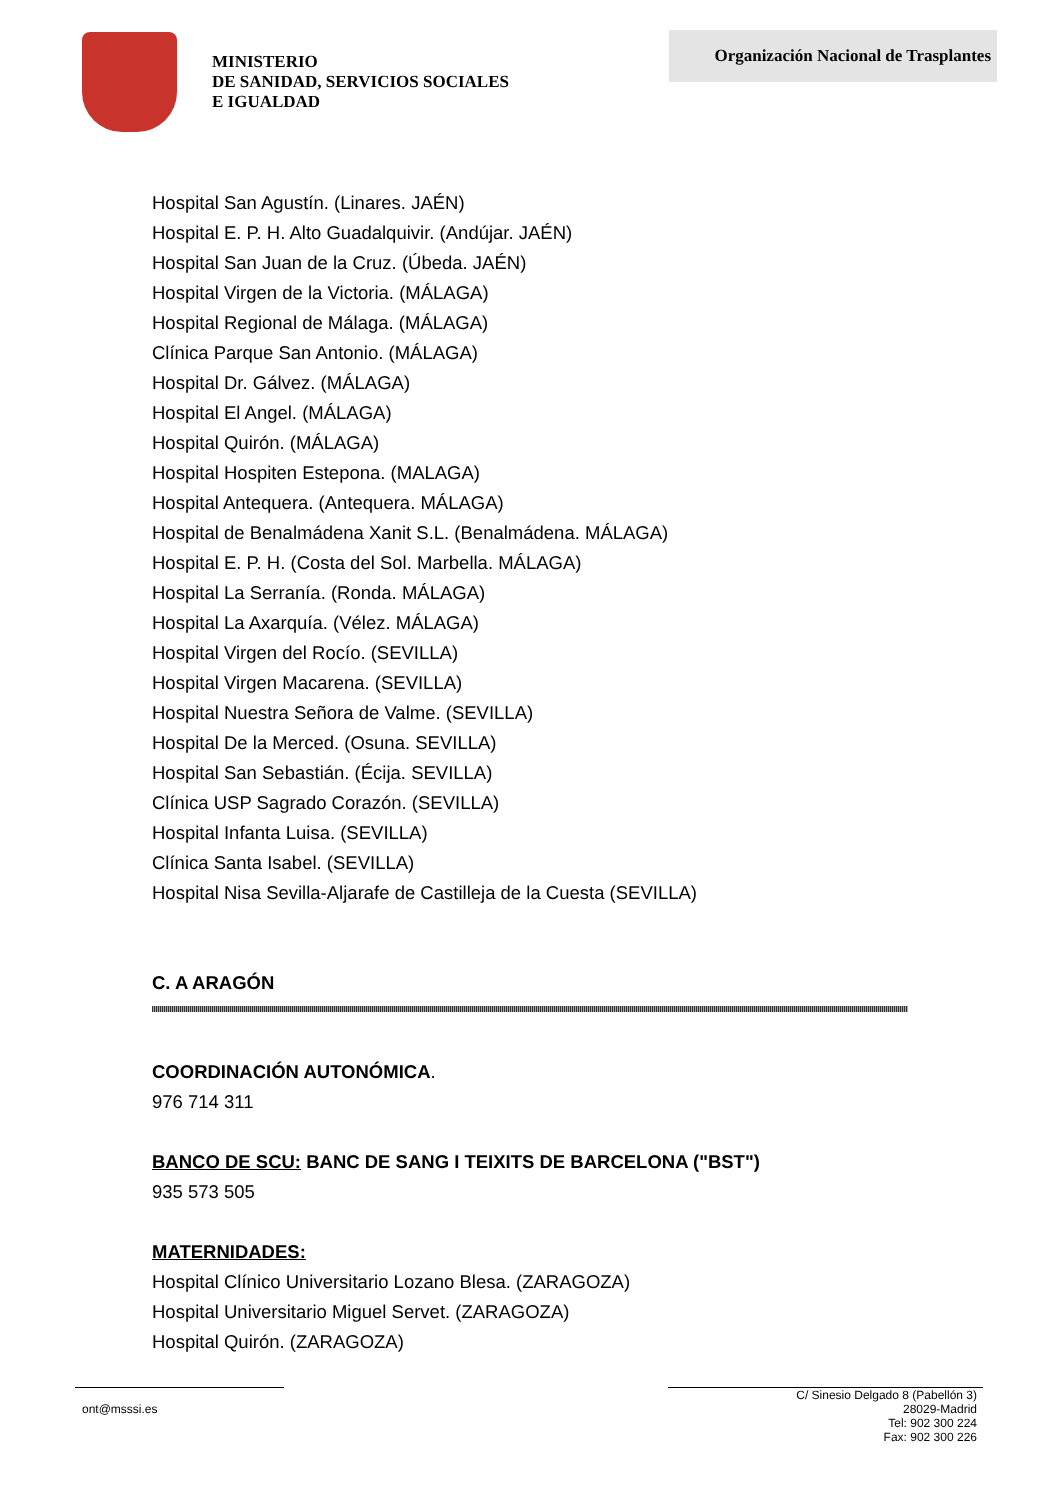MINISTERIO
DE SANIDAD, SERVICIOS SOCIALES
E IGUALDAD
Organización Nacional de Trasplantes
Hospital San Agustín. (Linares. JAÉN)
Hospital E. P. H. Alto Guadalquivir. (Andújar. JAÉN)
Hospital San Juan de la Cruz. (Úbeda. JAÉN)
Hospital Virgen de la Victoria. (MÁLAGA)
Hospital Regional de Málaga. (MÁLAGA)
Clínica Parque San Antonio. (MÁLAGA)
Hospital Dr. Gálvez. (MÁLAGA)
Hospital El Angel. (MÁLAGA)
Hospital Quirón. (MÁLAGA)
Hospital Hospiten Estepona. (MALAGA)
Hospital Antequera. (Antequera. MÁLAGA)
Hospital de Benalmádena Xanit S.L. (Benalmádena. MÁLAGA)
Hospital E. P. H. (Costa del Sol. Marbella. MÁLAGA)
Hospital La Serranía. (Ronda. MÁLAGA)
Hospital La Axarquía. (Vélez. MÁLAGA)
Hospital Virgen del Rocío. (SEVILLA)
Hospital Virgen Macarena. (SEVILLA)
Hospital Nuestra Señora de Valme. (SEVILLA)
Hospital De la Merced. (Osuna. SEVILLA)
Hospital San Sebastián. (Écija. SEVILLA)
Clínica USP Sagrado Corazón. (SEVILLA)
Hospital Infanta Luisa. (SEVILLA)
Clínica Santa Isabel. (SEVILLA)
Hospital Nisa Sevilla-Aljarafe de Castilleja de la Cuesta (SEVILLA)
C. A ARAGÓN
COORDINACIÓN AUTONÓMICA.
976 714 311
BANCO DE SCU: BANC DE SANG I TEIXITS DE BARCELONA ("BST")
935 573 505
MATERNIDADES:
Hospital Clínico Universitario Lozano Blesa. (ZARAGOZA)
Hospital Universitario Miguel Servet. (ZARAGOZA)
Hospital Quirón. (ZARAGOZA)
ont@msssi.es
C/ Sinesio Delgado 8 (Pabellón 3)
28029-Madrid
Tel: 902 300 224
Fax: 902 300 226